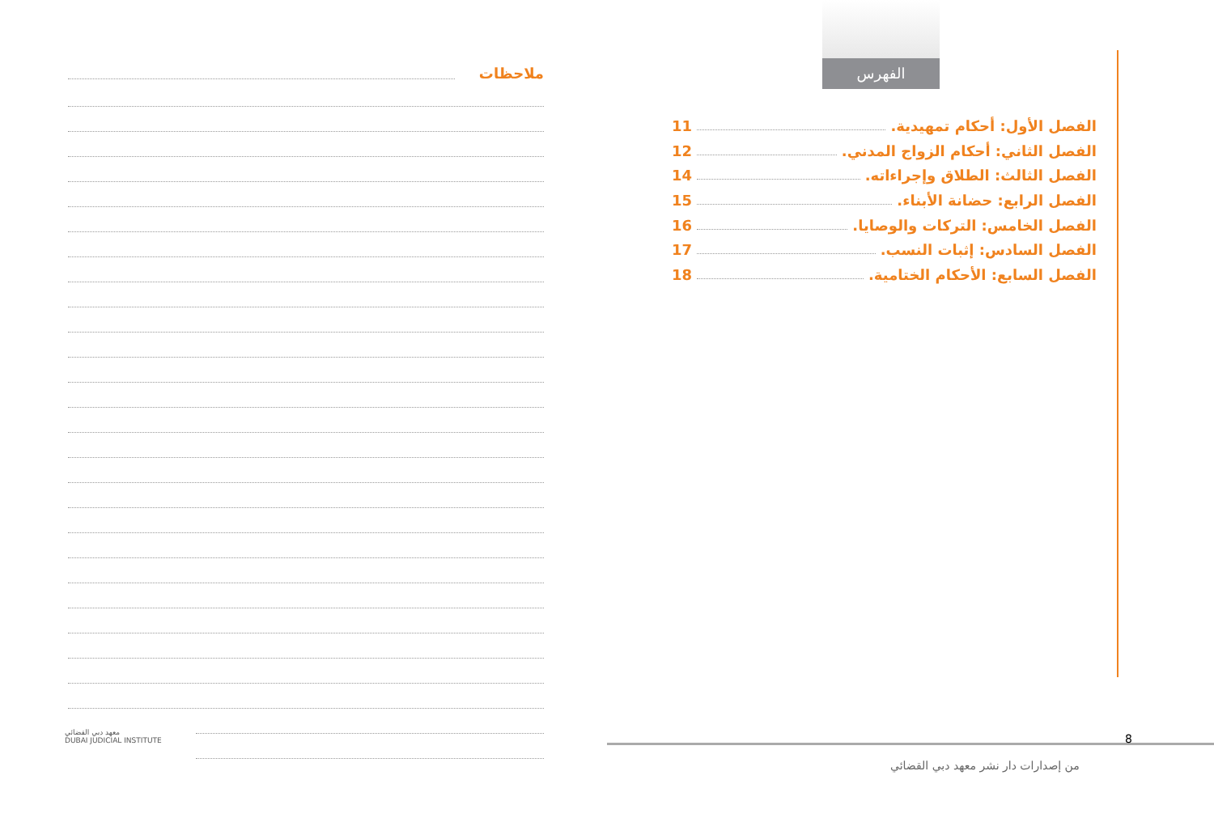ملاحظات
معهد دبي القضائي
DUBAI JUDICIAL INSTITUTE
الفهرس
الفصل الأول: أحكام تمهيدية. 11
الفصل الثاني: أحكام الزواج المدني. 12
الفصل الثالث: الطلاق وإجراءاته. 14
الفصل الرابع: حضانة الأبناء. 15
الفصل الخامس: التركات والوصايا. 16
الفصل السادس: إثبات النسب. 17
الفصل السابع: الأحكام الختامية. 18
8
من إصدارات دار نشر معهد دبي القضائي